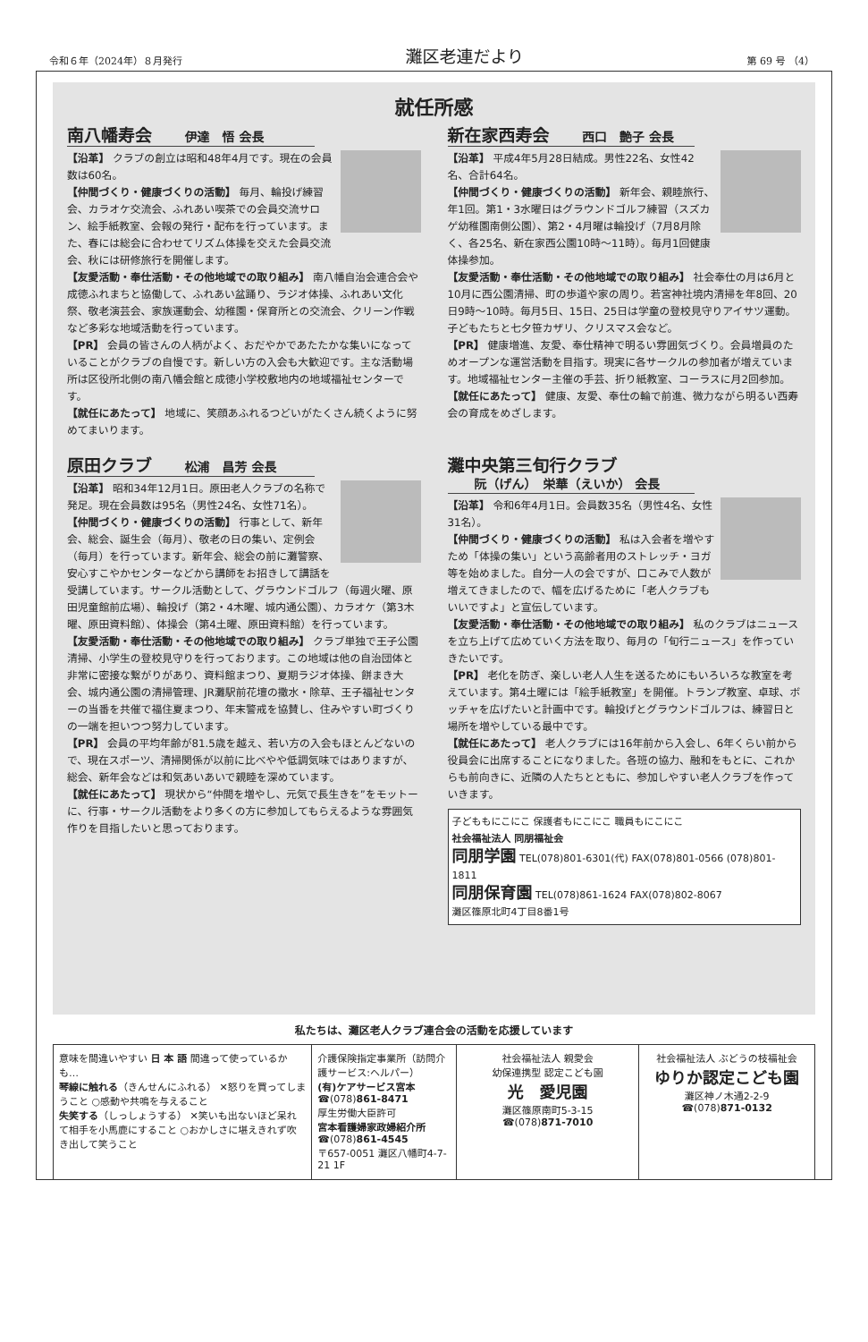令和６年（2024年）８月発行 灘区老連だより 第 69 号 （4）
就任所感
南八幡寿会 伊達　悟 会長
【沿革】 クラブの創立は昭和48年4月です。現在の会員数は60名。
【仲間づくり・健康づくりの活動】 毎月、輪投げ練習会、カラオケ交流会、ふれあい喫茶での会員交流サロン、絵手紙教室、会報の発行・配布を行っています。また、春には総会に合わせてリズム体操を交えた会員交流会、秋には研修旅行を開催します。
【友愛活動・奉仕活動・その他地域での取り組み】 南八幡自治会連合会や成徳ふれまちと協働して、ふれあい盆踊り、ラジオ体操、ふれあい文化祭、敬老演芸会、家族運動会、幼稚園・保育所との交流会、クリーン作戦など多彩な地域活動を行っています。
【PR】 会員の皆さんの人柄がよく、おだやかであたたかな集いになっていることがクラブの自慢です。新しい方の入会も大歓迎です。主な活動場所は区役所北側の南八幡会館と成徳小学校敷地内の地域福祉センターです。
【就任にあたって】 地域に、笑顔あふれるつどいがたくさん続くように努めてまいります。
新在家西寿会 西口　艶子 会長
【沿革】 平成4年5月28日結成。男性22名、女性42名、合計64名。
【仲間づくり・健康づくりの活動】 新年会、親睦旅行、年1回。第1・3水曜日はグラウンドゴルフ練習（スズカゲ幼稚園南側公園）、第2・4月曜は輪投げ（7月8月除く、各25名、新在家西公園10時～11時）。毎月1回健康体操参加。
【友愛活動・奉仕活動・その他地域での取り組み】 社会奉仕の月は6月と10月に西公園清掃、町の歩道や家の周り。若宮神社境内清掃を年8回、20日9時～10時。毎月5日、15日、25日は学童の登校見守りアイサツ運動。子どもたちと七夕笹カザリ、クリスマス会など。
【PR】 健康増進、友愛、奉仕精神で明るい雰囲気づくり。会員増員のためオープンな運営活動を目指す。現実に各サークルの参加者が増えています。地域福祉センター主催の手芸、折り紙教室、コーラスに月2回参加。
【就任にあたって】 健康、友愛、奉仕の輪で前進、微力ながら明るい西寿会の育成をめざします。
原田クラブ 松浦　昌芳 会長
【沿革】 昭和34年12月1日。原田老人クラブの名称で発足。現在会員数は95名（男性24名、女性71名）。
【仲間づくり・健康づくりの活動】 行事として、新年会、総会、誕生会（毎月）、敬老の日の集い、定例会（毎月）を行っています。新年会、総会の前に灘警察、安心すこやかセンターなどから講師をお招きして講話を受講しています。サークル活動として、グラウンドゴルフ（毎週火曜、原田児童館前広場）、輪投げ（第2・4木曜、城内通公園）、カラオケ（第3木曜、原田資料館）、体操会（第4土曜、原田資料館）を行っています。
【友愛活動・奉仕活動・その他地域での取り組み】 クラブ単独で王子公園清掃、小学生の登校見守りを行っております。この地域は他の自治団体と非常に密接な繋がりがあり、資料館まつり、夏期ラジオ体操、餅まき大会、城内通公園の清掃管理、JR灘駅前花壇の撒水・除草、王子福祉センターの当番を共催で福住夏まつり、年末警戒を協賛し、住みやすい町づくりの一端を担いつつ努力しています。
【PR】 会員の平均年齢が81.5歳を越え、若い方の入会もほとんどないので、現在スポーツ、清掃関係が以前に比べやや低調気味ではありますが、総会、新年会などは和気あいあいで親睦を深めています。
【就任にあたって】 現状から“仲間を増やし、元気で長生きを”をモットーに、行事・サークル活動をより多くの方に参加してもらえるような雰囲気作りを目指したいと思っております。
灘中央第三旬行クラブ
阮（げん）　栄華（えいか） 会長
【沿革】 令和6年4月1日。会員数35名（男性4名、女性31名）。
【仲間づくり・健康づくりの活動】 私は入会者を増やすため「体操の集い」という高齢者用のストレッチ・ヨガ等を始めました。自分一人の会ですが、口こみで人数が増えてきましたので、幅を広げるために「老人クラブもいいですよ」と宣伝しています。
【友愛活動・奉仕活動・その他地域での取り組み】 私のクラブはニュースを立ち上げて広めていく方法を取り、毎月の「旬行ニュース」を作っていきたいです。
【PR】 老化を防ぎ、楽しい老人人生を送るためにもいろいろな教室を考えています。第4土曜には「絵手紙教室」を開催。トランプ教室、卓球、ボッチャを広げたいと計画中です。輪投げとグラウンドゴルフは、練習日と場所を増やしている最中です。
【就任にあたって】 老人クラブには16年前から入会し、6年くらい前から役員会に出席することになりました。各班の協力、融和をもとに、これからも前向きに、近隣の人たちとともに、参加しやすい老人クラブを作っていきます。
子どももにこにこ 保護者もにこにこ 職員もにこにこ
社会福祉法人 同朋福祉会
同朋学園 TEL(078)801-6301(代) FAX(078)801-0566 (078)801-1811
同朋保育園 TEL(078)861-1624 FAX(078)802-8067
灘区篠原北町4丁目8番1号
私たちは、灘区老人クラブ連合会の活動を応援しています
意味を間違いやすい 日 本 語 間違って使っているかも…
琴線に触れる（きんせんにふれる） ✕怒りを買ってしまうこと ○感動や共鳴を与えること
失笑する（しっしょうする） ✕笑いも出ないほど呆れて相手を小馬鹿にすること ○おかしさに堪えきれず吹き出して笑うこと
介護保険指定事業所（訪問介護サービス:ヘルパー）
(有)ケアサービス宮本
☎(078)861-8471
厚生労働大臣許可
宮本看護婦家政婦紹介所
☎(078)861-4545
〒657-0051 灘区八幡町4-7-21 1F
社会福祉法人 親愛会
幼保連携型 認定こども園
光　愛児園
灘区篠原南町5-3-15
☎(078)871-7010
社会福祉法人 ぶどうの枝福祉会
ゆりか認定こども園
灘区神ノ木通2-2-9
☎(078)871-0132